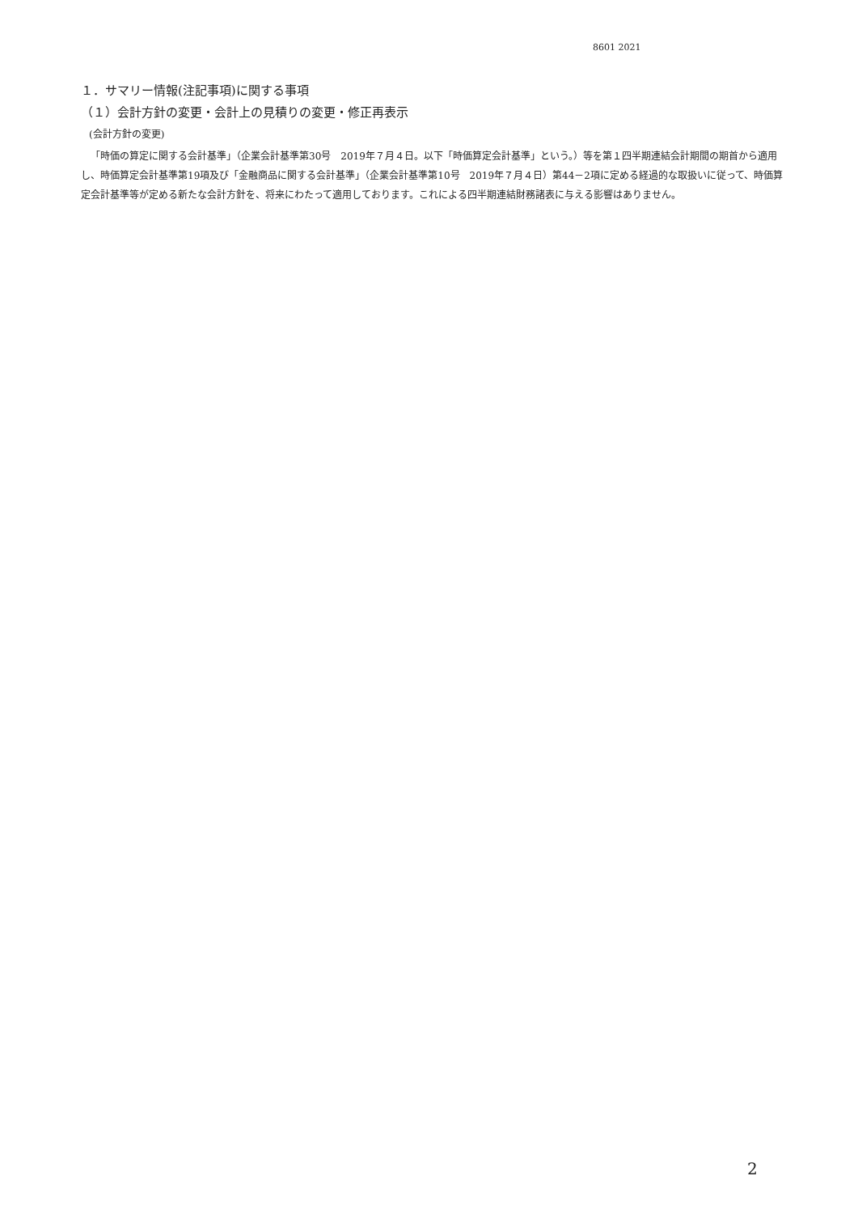8601 2021
１．サマリー情報(注記事項)に関する事項
（１）会計方針の変更・会計上の見積りの変更・修正再表示
(会計方針の変更)
「時価の算定に関する会計基準」（企業会計基準第30号　2019年７月４日。以下「時価算定会計基準」という。）等を第１四半期連結会計期間の期首から適用し、時価算定会計基準第19項及び「金融商品に関する会計基準」（企業会計基準第10号　2019年７月４日）第44－2項に定める経過的な取扱いに従って、時価算定会計基準等が定める新たな会計方針を、将来にわたって適用しております。これによる四半期連結財務諸表に与える影響はありません。
2